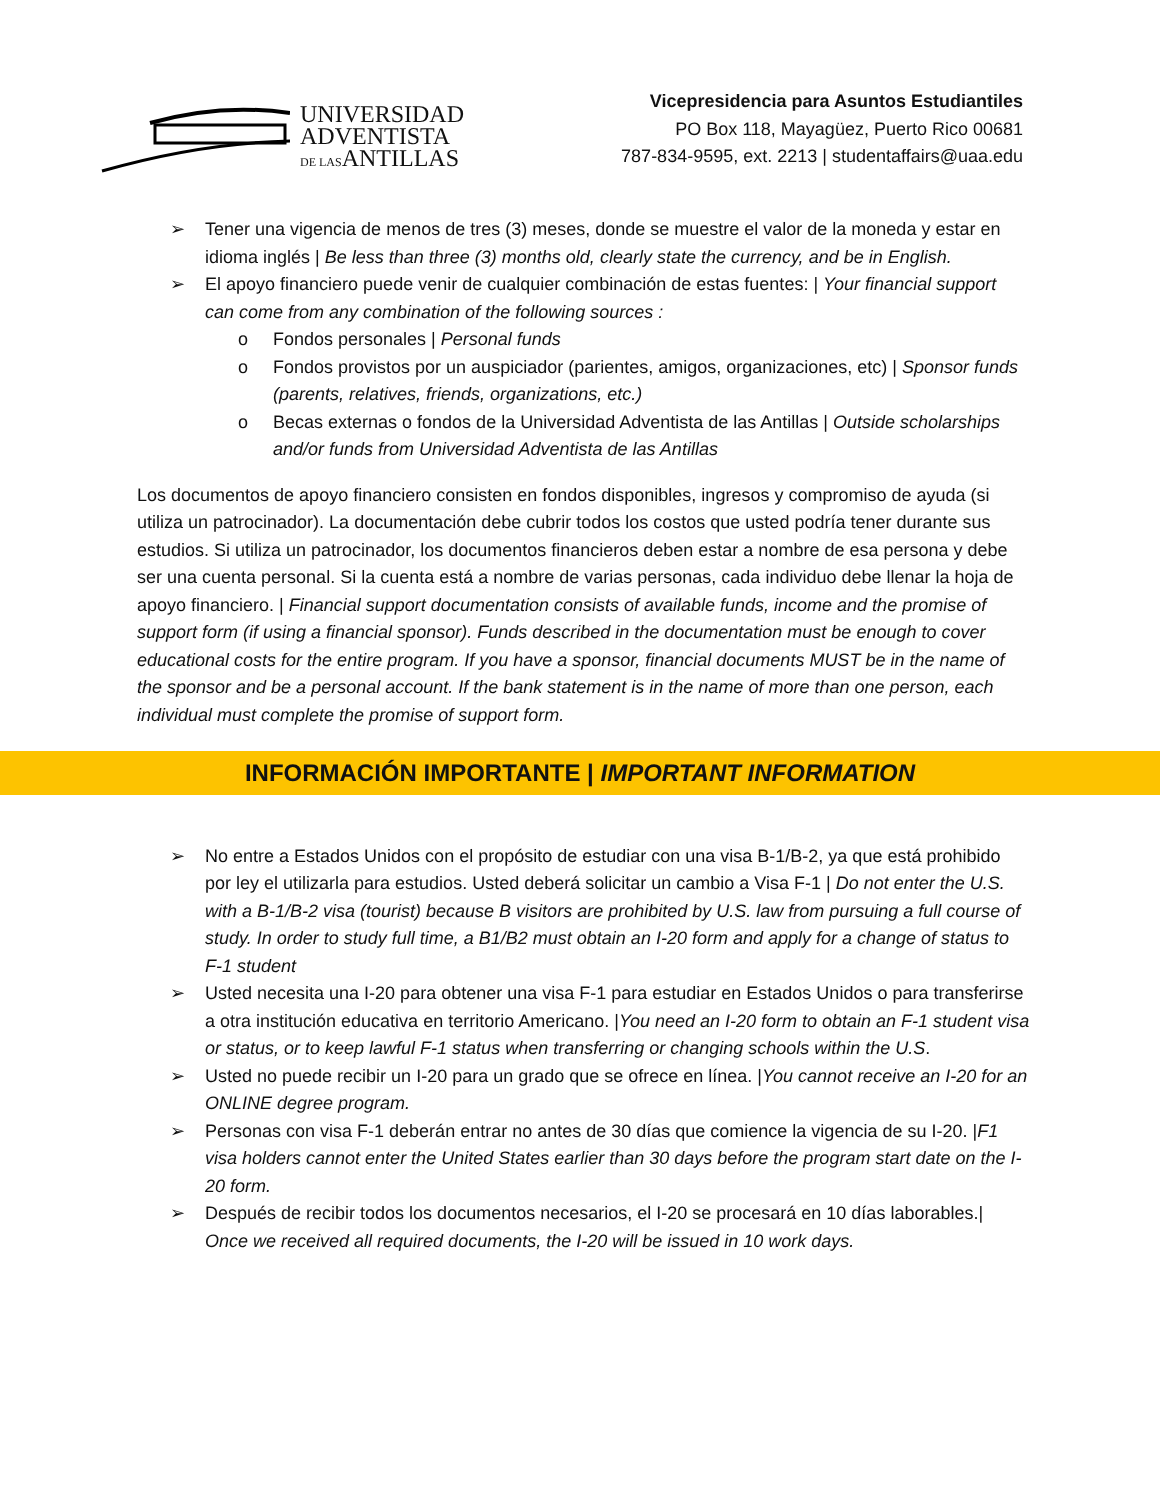UNIVERSIDAD
ADVENTISTA
DE LASANTILLAS
Vicepresidencia para Asuntos Estudiantiles
PO Box 118, Mayagüez, Puerto Rico 00681
787-834-9595, ext. 2213 | studentaffairs@uaa.edu
➢ Tener una vigencia de menos de tres (3) meses, donde se muestre el valor de la moneda y estar en idioma inglés | Be less than three (3) months old, clearly state the currency, and be in English.
➢ El apoyo financiero puede venir de cualquier combinación de estas fuentes: | Your financial support can come from any combination of the following sources :
o Fondos personales | Personal funds
o Fondos provistos por un auspiciador (parientes, amigos, organizaciones, etc) | Sponsor funds (parents, relatives, friends, organizations, etc.)
o Becas externas o fondos de la Universidad Adventista de las Antillas | Outside scholarships and/or funds from Universidad Adventista de las Antillas
Los documentos de apoyo financiero consisten en fondos disponibles, ingresos y compromiso de ayuda (si utiliza un patrocinador). La documentación debe cubrir todos los costos que usted podría tener durante sus estudios. Si utiliza un patrocinador, los documentos financieros deben estar a nombre de esa persona y debe ser una cuenta personal. Si la cuenta está a nombre de varias personas, cada individuo debe llenar la hoja de apoyo financiero. | Financial support documentation consists of available funds, income and the promise of support form (if using a financial sponsor). Funds described in the documentation must be enough to cover educational costs for the entire program. If you have a sponsor, financial documents MUST be in the name of the sponsor and be a personal account. If the bank statement is in the name of more than one person, each individual must complete the promise of support form.
INFORMACIÓN IMPORTANTE | IMPORTANT INFORMATION
➢ No entre a Estados Unidos con el propósito de estudiar con una visa B-1/B-2, ya que está prohibido por ley el utilizarla para estudios. Usted deberá solicitar un cambio a Visa F-1 | Do not enter the U.S. with a B-1/B-2 visa (tourist) because B visitors are prohibited by U.S. law from pursuing a full course of study. In order to study full time, a B1/B2 must obtain an I-20 form and apply for a change of status to F-1 student
➢ Usted necesita una I-20 para obtener una visa F-1 para estudiar en Estados Unidos o para transferirse a otra institución educativa en territorio Americano. |You need an I-20 form to obtain an F-1 student visa or status, or to keep lawful F-1 status when transferring or changing schools within the U.S.
➢ Usted no puede recibir un I-20 para un grado que se ofrece en línea. |You cannot receive an I-20 for an ONLINE degree program.
➢ Personas con visa F-1 deberán entrar no antes de 30 días que comience la vigencia de su I-20. |F1 visa holders cannot enter the United States earlier than 30 days before the program start date on the I-20 form.
➢ Después de recibir todos los documentos necesarios, el I-20 se procesará en 10 días laborables.| Once we received all required documents, the I-20 will be issued in 10 work days.